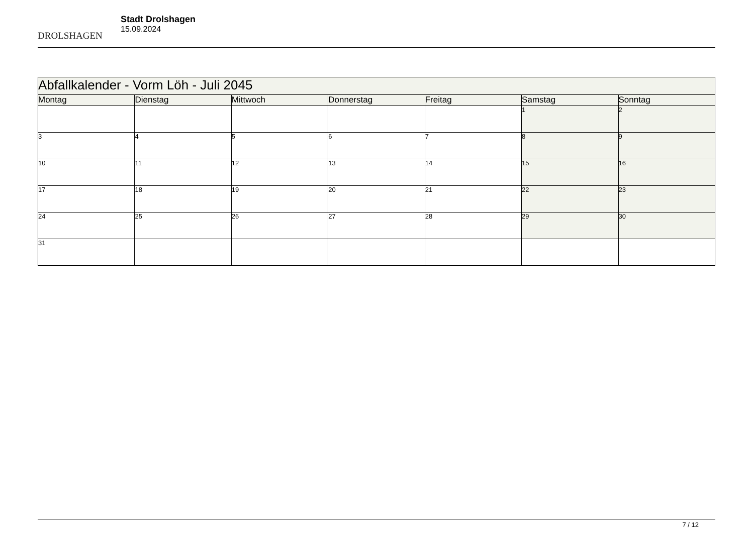DROLSHAGEN
Stadt Drolshagen
15.09.2024
| Abfallkalender - Vorm Löh - Juli 2045 | | | | | | |
| Montag | Dienstag | Mittwoch | Donnerstag | Freitag | Samstag | Sonntag |
| | | | | | 1 | 2 |
| 3 | 4 | 5 | 6 | 7 | 8 | 9 |
| 10 | 11 | 12 | 13 | 14 | 15 | 16 |
| 17 | 18 | 19 | 20 | 21 | 22 | 23 |
| 24 | 25 | 26 | 27 | 28 | 29 | 30 |
| 31 | | | | | | |
7 / 12